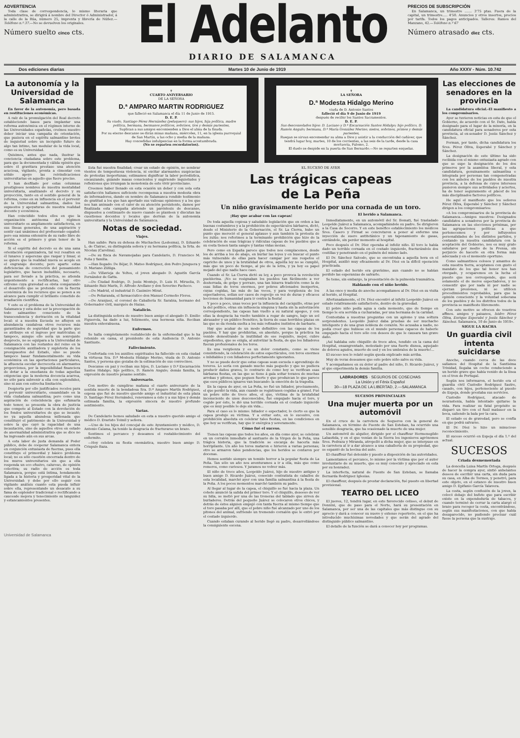ADVERTENCIA
Toda clase de correspondencia, lo mismo literaria que administrativa, se dirigirá á nombre del Director ó Administrador, á la calle de la Rúa, número 25, imprenta y librería de Núñez.—Teléfono n.º 37.—No se devuelven los originales.
Número suelto cinco cts.
El Adelanto
DIARIO DE SALAMANCA
PRECIOS DE SUBSCRIPCIÓN
En Salamanca, un trimestre ....... 3'75 ptas. Fuera de la capital, un trimestre..... 4'50. Anuncios y otros insertos, precios por tarifa. Todos los pagos anticipados. Talleres: Ramos del Manzano, 42.—Teléfono n.º 67
Número atrasado diez cts.
Dos ediciones diarias Martes 10 de Junio de 1919 Año XXXV - Núm. 10.742
La autonomía y la Universidad de Salamanca
En favor de la autonomía, pero basada en restituciones económicas.
A raíz de la promulgación del Real decreto estableciendo bases para implantar una reforma autonómica en el régimen interno de las Universidades españolas, creímos nuestro deber iniciar una campaña de orientación, que pusiera en el espíritu salmantino brotes de inquietud sobre un incógnito futuro de algo tan íntimo, tan medular de la vida local, como es su Universidad.
Quisimos, antes que nada, ilustrar la conciencia ciudadana sobre este problema, para que la documentada y cálida opinión que sobre él gravitara prestase una atención acuciosa, vigilante, pronta a cimentar con sólido apoyo las reivindicaciones universitarias en aquello que fuere preciso.
Y han desfilado por estas columnas prestigiosos nombres de nuestra mentalidad universitaria, analizando el decreto y su proyección, tanto en el sentido general de la reforma, como en su influencia en el porvenir de la Universidad salmantina, dados los supuestos y apoyaturas de nuestra realidad docente y económica.
Han coincidido todos ellos en que la organización autónoma del régimen universitario es ampliamente satisfactoria, en sus líneas generales, de una aspiración y sentir casi unánimes del profesorado español: pero esa misma extensión de su radio libre de acción es el primero y gran temor de la reforma.
Si el espíritu del decreto es de una sana orientación organizadora, tal vez resalten en él lunares y asperezas que raspar y limar, si se quiere que la realidad nueva se acople en el engranaje docente; pero aparte estas deficiencias de concreción del pensamiento legislativo, que hacen ineludible, necesario, para ser llevado a la práctica, se atienda urgentemente a rectificarlas, hay otro extremo cuya gravedad es obvia comparando el desarrollo que se pretende con la fuerza económica de los recursos que se ponen a su alcance para cumplir el brillante cometido de irradiación científica.
Y este es el problema de la Universidad de Salamanca y esta debe ser la preocupación de todo salmantino consciente de la transcendencia y derivación en la vitalidad local: si a nuestra Escuela no afluyen en abundancia caudalosa otros recursos más garantizados de seguridad que la parte que se atribuye en el ingreso por matrículas; si tampoco, aunque ello sería un sonrojante desprecio, no se equipara a la Universidad de Salamanca con las restantes del reino en la consignación auxiliadora y supletoria de los presupuestos del Estado, sino se puede tampoco basar fundamentalmente su vida económica en las aportaciones particulares, la afluencia escolar decrecería en alarmantes proporciones, por la imposibilidad financiera de dotar a la enseñanza de todas aquellas exigencias que la moderna docencia acarrea, no sólo para subvenir a ella con esplendidez, sino ni aun con estrecha limitación.
Despierta por ello justificados recelos para el porvenir universitario, ensamblado en la vida ciudadana salmantina; pero como una aspiración de coincidencia que esfumaría todo temor, se presenta la obra de justicia que compete al Estado con la devolución de los fondos universitarios de que se incautó; no ya aquella abundosa millonada que constituyó el patrimonio de la Universidad y sobre la que cayó la rapacidad de una incautación, sino de aquellos otros en estado de anormalidad administrativa que se dice no ha ingresado aún en sus arcas.
A esta labor de justa demanda al Poder público, debe de cooperar Salamanca entera en conjunción entusiasta de fuerzas, pues ella constituye el primordial y básico problema local; no es sólo cuestión encerrada dentro de los muros universitarios sin que a ella responda un eco efusivo, caluroso, de opinión colectiva; su radio de acción es toda Salamanca, porque está íntima, hondamente ligada a la historia y prosperidad vital de la Universidad: y debe por ello seguir con vigilante análisis cuanto esta pueda influir sobre ella, representando un desacato a su fama de esplendor tradicional o rectificando a caucesde mejora y tenecimiento su languidez y estancamientos presentes.
✝
CUARTO ANIVERSARIO
DE LA SEÑORA
D.ª AMPARO MARTIN RODRIGUEZ
que falleció en Salamanca el día 11 de Junio de 1915.
D. E. P.
Su viudo, Santiago Pérez Hernández (peluquero): sus hijos, hija política, madre política, hermana, hermanos políticos, sobrinos, tíos y demás parientes,
Suplican a sus amigos encomienden a Dios el alma de la finada.
Por su eterno descanso se dirán misas mañana, miércoles, 11, en la iglesia parroquial de San Martín, a las ocho y media de la mañana.
Hay concedidas indulgencias en la forma acostumbrada.
(No se reparten recordatorios).
✝
LA SEÑORA
D.ª Modesta Hidalgo Merino
viuda de D. Antonio Santos
falleció el día 9 de Junio de 1919
después de recibir los Santos Sacramentos.
D. E. P.
Sus desconsolados hijos: D. Luciano y D.ª Encarnación Santos Hidalgo; hijo político, D. Ramón Angulo; hermana, D.ª María González Merino; nietos, sobrinos, primos y demás parientes,
Ruegan se sirvan encomendar su alma a Dios y asistir a la conducción del cadáver, que tendrá lugar hoy, martes, 10 de los corrientes, a las seis de la tarde, desde la casa mortuoria, Palomo, 2.
El duelo se despide en la puerta de San Bernardo.—No se reparten esquelas.
Esta fué nuestra finalidad; crear un estado de opinión, no sembrar vientos de tempestuosa violencia, ni excitar alarmantes suspicacias de protestas inoportunas; estimamos dignificar la labor periodística, encauzando, guiando masas conscientes y sugiriendo inquietudes y reflexiones que irrumpan la monotonía de este vivir provinciano.
Creemos haber llenado en esta ocasión un deber y con sola esta satisfacción hallamos suficiente recompensa a nuestra modesta obra de informadores, dando en nombre de Salamanca rendido testimonio de gratitud a los que han aportado sus valiosas opiniones y a los que nos han animado con el calor de su atención persistente, damos por finalizada esta campaña abriendo un paréntesis de descanso, dispuestos a continuarlo de nuevo cuando se planteen y discutan las cuestiones docentes y locales que derivan de la autonomía universitaria y la Universidad de Salamanca.
Notas de sociedad.
Viajes.
Han salido: Para su dehesa de Muchachos (Ledesma), D. Eduardo L. de Clairac, su distinguida señora y su hermana política, la Srta. de Nicolau (Carolina).
—De su finca de Navamojadas para Candelario, D. Francisco M. Peña y familia.
—Han llegado: De Béjar, D. Mateo Rodríguez, don Pedro Junquera y D. Mariano Zúñiga.
—De Villavieja de Yeltes, el joven abogado D. Agustín García Fernández de Gatta.
—De Ciudad Rodrigo, D. Jesús Montejo, D. Luis H. Miruelia, D. Eduardo Ruiz Marín, D. Alfredo Arellano y don Severino Pacheco.
—De Madrid, el industrial D. Casimiro Mirat.
—De Peñaranda, el farmacéutico don Manuel Cermeño Flores.
—De Aranjuez, el coronel de Caballería Sr. Sarabia, hermano del Gobernador civil, marqués de Hazas.
Natalicio.
La distinguida señora de nuestro buen amigo el abogado D. Emilio Figuerola, ha dado a luz, felizmente, una hermosa niña. Reciban nuestra enhorabuena.
Enfermos.
Se halla completamente restablecido de la enfermedad que le ha retenido en cama, el presidente de esta Audiencia D. Antonio Santiuste.
Fallecimiento.
Confortada con los auxilios espirituales ha fallecido en esta ciudad la virtuosa Sra. D.ª Modesta Hidalgo Merino, viuda de D. Antonio Santos, y persona que gozaba de la estimación de sus convecinos.
Descanse en paz y reciban sus hijos, D. Luciano y D.ª Encarnación Santos Hidalgo; hijo político, D. Ramón Angulo; demás familia, la expresión de nuestro pésame sentido.
Aniversario.
Con motivo de cumplirse mañana el cuarto aniversario de la sentida muerte de la bondadosa Sra. D.ª Amparo Martín Rodríguez, esposa que fué de nuestro querido amigo el industrial de esta plaza D. Santiago Pérez Hernández, renovamos a éste y a sus hijos y demás estimada familia, la expresión sincera de nuestro profundo sentimiento.
Varias.
De Candelario hemos saludado en esta a nuestro querido amigo el médico D. Evaristo Toimil y señora.
—Uno de los hijos del concejal de este Ayuntamiento y médico, D. Antonio Calama, ha tenido la desgracia de fracturarse un brazo.
Sentimos el percance y deseamos el restablecimiento del enfermito.
—Hoy celebra su fiesta onomástica, nuestro buen amigo D. Crispulo Baza.
EL SUCESO DE AYER
Las trágicas capeas
de La Peña
Un niño gravísimamente herido por una cornada de un toro.
¡Hay que acabar con las capeas!
De toda aquella copiosa y saludable legislación que en orden a las buenas costumbres y a la prohibición de espectáculos bárbaros, dictó, desde el Ministerio de la Gobernación, el Sr. La Cierva, hubo un punto que mereció el general aplauso y aun también la protesta de los zulús: nos referimos a la terminante prohibición que hizo de la celebración de esas trágicas y ridículas capeas de los pueblos que a su costa tienen tanta sangre y tantas vidas mozas.
Pero como en España parece que todos nos complacemos, desde los de arriba a los de abajo, en burlar las leyes y en buscar el punto más vulnerable de ellas para hacer campar por sus respetos el capricho de unos y la brutalidad de otros, aquélla ley no se cumplió, más que un poco de tiempo, al pie de la letra, y ya hoy es papel mojado del que nadie hace caso.
Cuando el Sr. La Cierva dictó su ley, a poco provoca la revolución pueblerina. ¡No se resignaban los pueblos tan fácilmente a ver desterrada, de golpe y porrazo, una tan bizarra tradición como la de esas lidias de toros enormes, por pobres aficionados inexpertos, cuyas cogidas, las más de las veces, y para vergüenza de los espectadores, solían ser casos de regocijo en vez de duras y eficaces lecciones de humanidad para ir contra la fiesta!
Y poco a poco, unas veces por la influencia del caciquillo, otras por la del político, otras sin influencia ninguna y hasta sin la autorización correspondiente, las capeas han vuelto a su natural apogeo, y con ellas la desgracia ha vuelto también a regar de sangre, bajo un sol abrasador y un público frenético, la tierra de esas horribles plazas en las que se da rienda suelta a los más refinados instintos de barbarie.
Hay que acabar de un modo definitivo con las capeas de los pueblos. Y hay que prohibirlas, en absoluto, porque la práctica ha venido demostrando la inutilidad de ese requisito, mejor, cubre expedientes, que se exigía, al autorizar la fiesta, de que los lidiadores fueran profesionales de los toros.
Es una vergüenza y es un dolor constante, como se viene consintiendo, la celebración de estos espectáculos, con toros enormes e inlidiables y con lidiadores perfectamente ignorantes.
Y no se puede decir que estas capeas sean escuela o aprendizaje de toreros. Lo sería con ganado mucho más pequeño y que no pudiera producir daños graves, lo contrario de como hoy se verifican esas bárbaras fiestas, en las que se tiene á gala soltar torazos de muchas arrobas y pitones, que peguen fuerte y que produzcan lo que parece que esos públicos ignaros van buscando: la emoción de la tragedia.
En la capea de ayer, en La Peña, no fué un lidiador, precisamente, el que perdió la vida, aun cuando se registrasen cogidas a granel. Fué un pobre niño de trece años, el que, víctima de la brutalidad inconsciente de unos desconocidos, fué empujado hacia el toro, y cogido por éste, le dió una terrible cornada en el costado izquierdo que es muy posible le deje sin vida...
Para el caso es lo mismo: lidiador o espectador, lo cierto es que la capea produjo su víctima. Y a evitar esto, en lo sucesivo, con prohibición absoluta en celebrar tales fiestas, en las condiciones en que hoy se verifican, hay que ir enérgica y severamente.
Cómo fué el suceso.
Tienen las capeas que todos los años, en día como ayer, se celebran en un corralón inmediato al santuario de la Virgen de la Peña, una trágica historia, que la tradición se encarga de hacerla más horripilante. Un año los toros mataron e hirieron a varias personas; otro se armaron tales pendencias, que los heridos se contaron por docenas.
Hemos sentido siempre un temido horror a la popular fiesta de La Peña. Tan sólo un año nos aventuramos a ir a ella, más que como romeros, como curiosos. Y juramos no volver más.
El niño de trece años, Leopoldo Juárez, hijo de nuestro antiguo y buen amigo D. Ricardo Juárez, conocido contratista de caballos de esta localidad, marchó ayer con una familia salmantina á la fiesta de la Peña. A los pocos momentos marchó también su padre.
Al llegar al lugar de la capea, el chiquillo se fué hacia la plaza. Un cohete anunció la salida del primer toro. Y el chiquillo, deseoso de ver su lidia, se metió por una de las troneras del tablado que sirven de burladeros. Detrás del pequeño Juárez se colocaron otros chicos, y detrás de éstos alguien empujó con tanta fuerza al mismo tiempo que el toro pasaba por allí, que el pobre niño fué alcanzado por uno de los pitones del animal, sufriendo un tremendo cornalón que le entró por el costado izquierdo.
Cuando estaban curando al herido llegó su padre, desarrollándose la consiguiente escena.
El herido a Salamanca.
Inmediatamente, en un automóvil del Sr. Bomati, fué trasladado Leopoldo Juárez a Salamanca, acompañándole su padre. Se dirigieron a la Casa de Socorro. Y en este benéfico establecimiento los médicos Sres. Casero y Firmat se concretaron a poner al enfermo una inyección de suero antitetánico y un taponamiento de gasas, enviándole, sin perder momento al hospital.
Poco después el Dr. Díez operaba al infeliz niño. El toro le había dado un terrible cornada en el costado izquierdo, fracturándole dos costillas y penetrando en el pulmón del mismo lado.
El Dr. Sánchez Salcedo, que se encontraba a aquella hora en el Hospital, auxilió muy eficazmente al Dr. Díez en la difícil operación practicada.
El estado del herido era gravísimo, aun cuando no se habían perdido las esperanzas de salvarle.
Se teme, sin embargo, la presentación de la pulmonía traumática.
Hablando con el niño herido.
A las once y media de anoche acompañamos al Dr. Díez en su visita al herido, al Hospital.
Afortunadamente, el Dr. Díez encontró al infeliz Leopoldo Juárez en estado relativamente satisfactorio, dentro de la gravedad.
El pobre niño pedía agua a cada momento, que de tiempo en tiempo le era servida a cucharadas, por una hermana de la caridad.
Contestaba a nuestras preguntas con un aplomo y una soltura sorprendentes. Leopoldo Juárez daba pruebas de ser muchacho inteligente y de una gran nobleza de corazón. No acusaba a nadie, no podía creer que hubiese en el mundo personas capaces de haberle empujado hacia el toro sólo con deseos de que le causara tan grave daño.
¡Así hablaba este chiquillo de trece años, tendido en la cama del Hospital, ensangrentado, molestado por una fuerte disnea, aquejado de dolores agudos, muerto de sed y en los umbrales de la muerte!...
El suceso nos lo relató según queda explicado más arriba.
Muy de veras deseamos que este pobre niño salve su vida.
Y acompañamos en su dolor al padre del niño, D. Ricardo Juárez, y al que experimenta la demás familia.
LABRADORES · SEGUROS DE COSECHAS
La Unión y el Fénix Español
30—18 PLAZA DE LA LIBERTAD, 2.—SALAMANCA
SUCESOS PROVINCIALES
Una mujer muerta por un automóvil
En el cruce de la carretera de Sequeros con la general de Salamanca, en término de Fuente de San Esteban, ha ocurrido una sensible desgracia, que ha ocasionado la muerte de una mujer.
Un automóvil de alquiler, dirigido por el chauffeur Hermenegildo Labastida, y en el que venían de la Sierra los ingenieros agrónomos Sres. Pedraza y Miranda, atropelló a dicha mujer, que se interpuso en la carretera al ir a dar alcance a una caballería de su propiedad, que se espantó de la bocina del auto.
El chauffeur fué detenido y puesto a disposición de las autoridades.
Lamentamos el percance, lo mismo por la víctima que por el autor involuntario de su muerte, que es muy conocido y apreciado en esta por su honradez.
La interfecta, natural de Fuente de San Esteban, se llamaba Bernarda Rodríguez Iglesias.
El chauffeur, después de prestar declaración, fué puesto en libertad provisional.
TEATRO DEL LICEO
El jueves, 12, tendrá lugar, en este favorecido coliseo, el debut de Donnini, que de paso para el Norte, hará su presentación en Salamanca, por ser una de las capitales que más distingue con su aprecio y dará a conocer su nuevo y extenso repertorio, en el que ha introducido muchísimas novedades y que serán del agrado del distinguido público salmantino.
El detalle de la función se dará a conocer hoy por programas.
Las elecciones de senadores en la provincia
La candidatura oficial.-El manifiesto a los compromisarios.
Ayer se tuvieron noticias en esta de que el Gobierno, de acuerdo con el Sr. Dato, había designado para el lugar de la minoría, en la candidatura oficial para senadores por esta provincia, al ex-senador D. Jesús Sánchez y Sánchez.
Forman, por tanto, dicha candidatura los Sres. Pérez Oliva, Esperabé y Sánchez y Sánchez.
La designación de este último ha sido recibida con el mismo entusiasta agrado con que se supo la designación de los dos primeros por la asamblea liberal, y esta candidatura, genuinamente salmantina e integrada por personas tan compenetradas con los anhelos de los pueblos de nuestra provincia, a la defensa de cuyos intereses pusieron siempre sus actividades y aciertos, ha de tener seguramente el placet de los más disciplinados factores políticos.
He aquí el manifiesto que los señores Pérez Oliva, Esperabé y Sánchez y Sánchez dirigen a los compromisarios:
«A los compromisarios de la provincia de Salamanca.—Amigos nuestros: Designados candidatos a senadores por la provincia de Salamanca en las elecciones próximas, por las agrupaciones políticas a que pertenecemos y por influyentes personalidades de los distintos partidos, y contando ya nuestra candidatura con la aceptación del Gobierno, nos es muy grato saludaros por medio de la Prensa, sin perjuicio de hacerlo en otra forma más adecuada y en el momento oportuno.
Como salmantinos celosos y amantes de esta nuestra tierra, aceptamos con gusto el mandato de los que tal honor nos han otorgado, y ocuparemos en la lucha el puesto que nos corresponde, que será solamente el de meros espectadores, y no consentir que por nada ni por nadie se ejerzan presiones, ni se utilicen procedimientos reprobables, para que la opinión consciente y la voluntad soberana de los pueblos y de los distritos todos de la provincia se manifieste libremente.
Con este motivo se ofrecen de vosotros affmos. amigos y paisanos, Isidro Pérez Oliva, Enrique Esperabé y Jesús Sánchez y Sánchez. Salamanca, 10 de Junio de 1919».
SIGUE LA RACHA
Un guardia civil intenta suicidarse
Anoche, cuando cerca de las doce salíamos del Hospital de la Santísima Trinidad, llegaba un coche conduciendo a un herido grave que había venido de la línea en el tren de Portugal.
Según nos informaron, el herido era el guardia civil Custodio Rodríguez Sastre, casado, con hijos, perteneciente al puesto de Espeja, donde prestaba sus servicios.
Custodio Rodríguez, atacado de neurastenia, había intentado quitarse la vida. Para realizar su fatal propósito se disparó un tiro con el fusil maüsser en la boca, saliendo la bala por la cara.
El estado es de gravedad, pero se confía en que podrá salvarse.
El Dr. Díez le hizo un minucioso reconocimiento.
El suceso ocurrió en Espeja el día 1.º del actual.
SUCESOS
Criada desmemoriada
La doncella Luisa Martín Ortega, después de hacer la compra ayer, sintió anhelantes deseos de escribir una carta, sin duda para su casa, en Alba de Tormes, y penetró, para este objeto, en el estanco de nuestro buen amigo D. Epifanio García Talavera.
La cesta, según confesión de la joven, la colocó debajo del bufete que para escribir existe en la expendeduría de tabacos, y cuando terminó de cerrar la carta alargó el brazo para recoger la cesta, encontrándose, según sus manifestaciones, con que había desaparecido, no pudiendo precisar cuál fuese la persona que la sustrajo.
Universidad de Salamanca